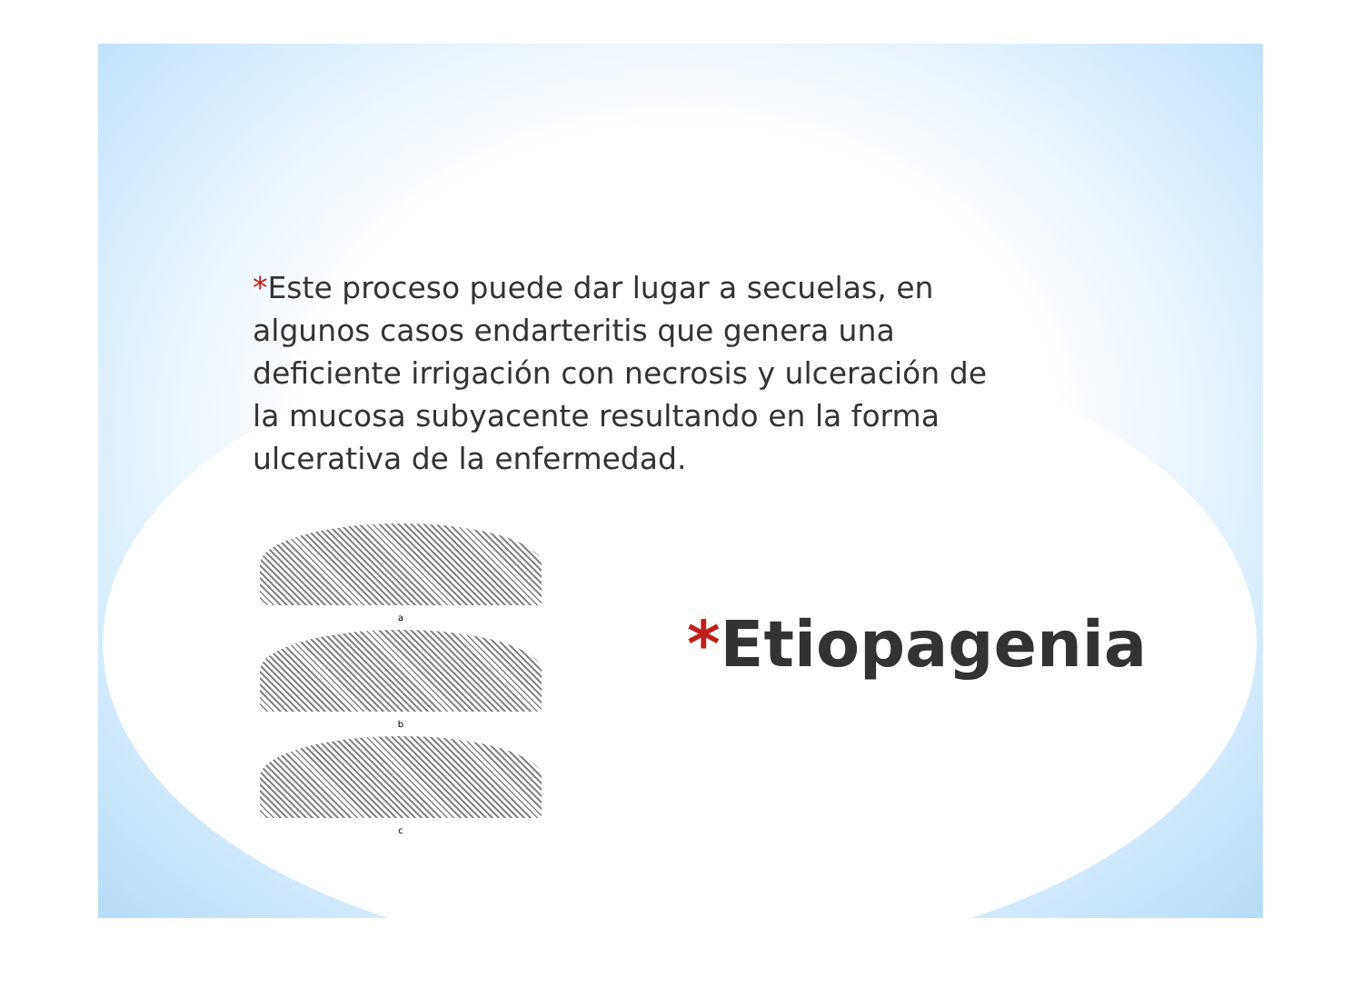*Este proceso puede dar lugar a secuelas, en algunos casos endarteritis que genera una deficiente irrigación con necrosis y ulceración de la mucosa subyacente resultando en la forma ulcerativa de la enfermedad.
a
b
c
*Etiopagenia